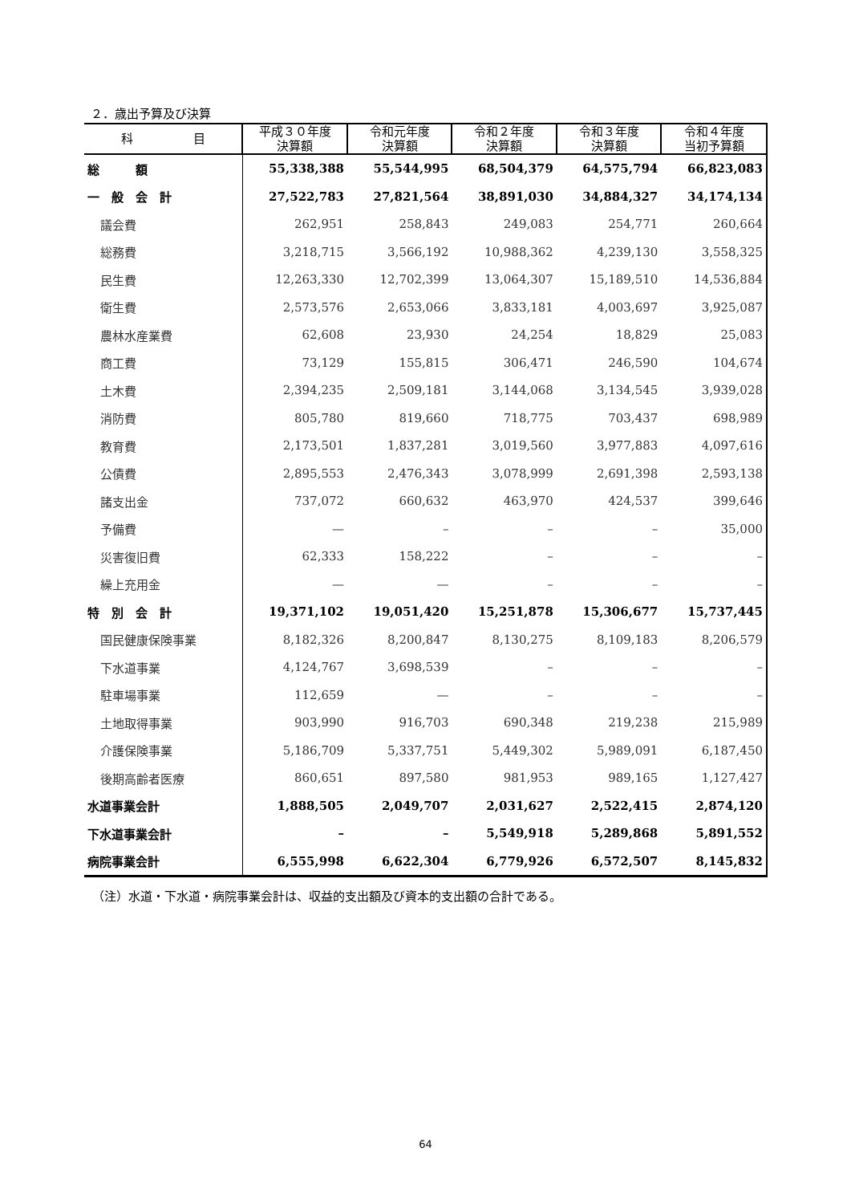２．歳出予算及び決算
| 科 目 | 平成３０年度 決算額 | 令和元年度 決算額 | 令和２年度 決算額 | 令和３年度 決算額 | 令和４年度 当初予算額 |
| --- | --- | --- | --- | --- | --- |
| 総 額 | 55,338,388 | 55,544,995 | 68,504,379 | 64,575,794 | 66,823,083 |
| 一 般 会 計 | 27,522,783 | 27,821,564 | 38,891,030 | 34,884,327 | 34,174,134 |
| 議会費 | 262,951 | 258,843 | 249,083 | 254,771 | 260,664 |
| 総務費 | 3,218,715 | 3,566,192 | 10,988,362 | 4,239,130 | 3,558,325 |
| 民生費 | 12,263,330 | 12,702,399 | 13,064,307 | 15,189,510 | 14,536,884 |
| 衛生費 | 2,573,576 | 2,653,066 | 3,833,181 | 4,003,697 | 3,925,087 |
| 農林水産業費 | 62,608 | 23,930 | 24,254 | 18,829 | 25,083 |
| 商工費 | 73,129 | 155,815 | 306,471 | 246,590 | 104,674 |
| 土木費 | 2,394,235 | 2,509,181 | 3,144,068 | 3,134,545 | 3,939,028 |
| 消防費 | 805,780 | 819,660 | 718,775 | 703,437 | 698,989 |
| 教育費 | 2,173,501 | 1,837,281 | 3,019,560 | 3,977,883 | 4,097,616 |
| 公債費 | 2,895,553 | 2,476,343 | 3,078,999 | 2,691,398 | 2,593,138 |
| 諸支出金 | 737,072 | 660,632 | 463,970 | 424,537 | 399,646 |
| 予備費 | — | – | – | – | 35,000 |
| 災害復旧費 | 62,333 | 158,222 | – | – | – |
| 繰上充用金 | — | — | – | – | – |
| 特 別 会 計 | 19,371,102 | 19,051,420 | 15,251,878 | 15,306,677 | 15,737,445 |
| 国民健康保険事業 | 8,182,326 | 8,200,847 | 8,130,275 | 8,109,183 | 8,206,579 |
| 下水道事業 | 4,124,767 | 3,698,539 | – | – | – |
| 駐車場事業 | 112,659 | — | – | – | – |
| 土地取得事業 | 903,990 | 916,703 | 690,348 | 219,238 | 215,989 |
| 介護保険事業 | 5,186,709 | 5,337,751 | 5,449,302 | 5,989,091 | 6,187,450 |
| 後期高齢者医療 | 860,651 | 897,580 | 981,953 | 989,165 | 1,127,427 |
| 水道事業会計 | 1,888,505 | 2,049,707 | 2,031,627 | 2,522,415 | 2,874,120 |
| 下水道事業会計 | – | – | 5,549,918 | 5,289,868 | 5,891,552 |
| 病院事業会計 | 6,555,998 | 6,622,304 | 6,779,926 | 6,572,507 | 8,145,832 |
（注）水道・下水道・病院事業会計は、収益的支出額及び資本的支出額の合計である。
64